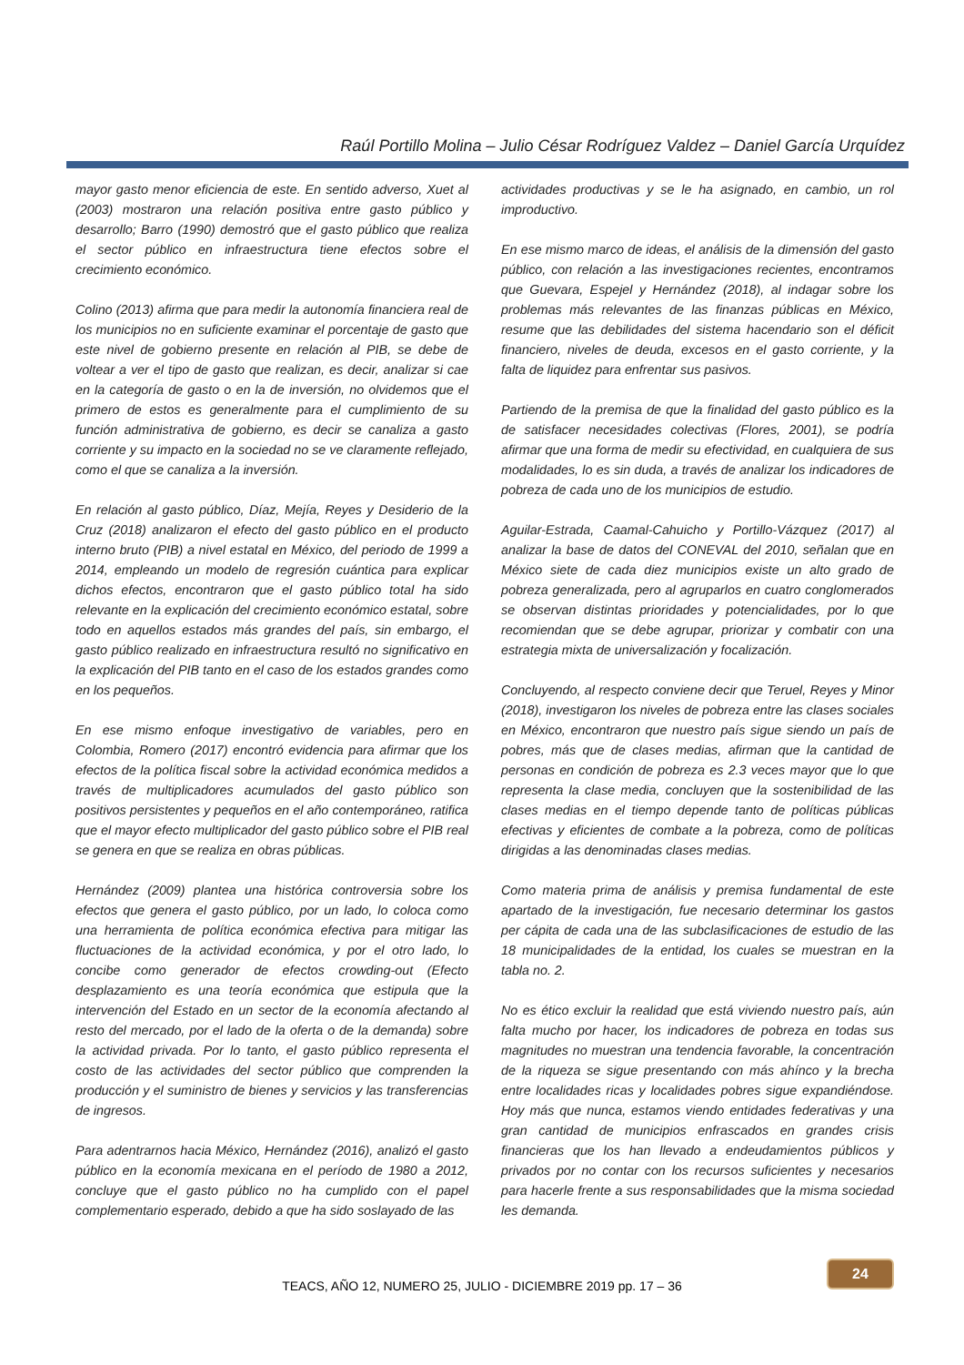Raúl Portillo Molina – Julio César Rodríguez Valdez – Daniel García Urquídez
mayor gasto menor eficiencia de este. En sentido adverso, Xuet al (2003) mostraron una relación positiva entre gasto público y desarrollo; Barro (1990) demostró que el gasto público que realiza el sector público en infraestructura tiene efectos sobre el crecimiento económico.
Colino (2013) afirma que para medir la autonomía financiera real de los municipios no en suficiente examinar el porcentaje de gasto que este nivel de gobierno presente en relación al PIB, se debe de voltear a ver el tipo de gasto que realizan, es decir, analizar si cae en la categoría de gasto o en la de inversión, no olvidemos que el primero de estos es generalmente para el cumplimiento de su función administrativa de gobierno, es decir se canaliza a gasto corriente y su impacto en la sociedad no se ve claramente reflejado, como el que se canaliza a la inversión.
En relación al gasto público, Díaz, Mejía, Reyes y Desiderio de la Cruz (2018) analizaron el efecto del gasto público en el producto interno bruto (PIB) a nivel estatal en México, del periodo de 1999 a 2014, empleando un modelo de regresión cuántica para explicar dichos efectos, encontraron que el gasto público total ha sido relevante en la explicación del crecimiento económico estatal, sobre todo en aquellos estados más grandes del país, sin embargo, el gasto público realizado en infraestructura resultó no significativo en la explicación del PIB tanto en el caso de los estados grandes como en los pequeños.
En ese mismo enfoque investigativo de variables, pero en Colombia, Romero (2017) encontró evidencia para afirmar que los efectos de la política fiscal sobre la actividad económica medidos a través de multiplicadores acumulados del gasto público son positivos persistentes y pequeños en el año contemporáneo, ratifica que el mayor efecto multiplicador del gasto público sobre el PIB real se genera en que se realiza en obras públicas.
Hernández (2009) plantea una histórica controversia sobre los efectos que genera el gasto público, por un lado, lo coloca como una herramienta de política económica efectiva para mitigar las fluctuaciones de la actividad económica, y por el otro lado, lo concibe como generador de efectos crowding-out (Efecto desplazamiento es una teoría económica que estipula que la intervención del Estado en un sector de la economía afectando al resto del mercado, por el lado de la oferta o de la demanda) sobre la actividad privada. Por lo tanto, el gasto público representa el costo de las actividades del sector público que comprenden la producción y el suministro de bienes y servicios y las transferencias de ingresos.
Para adentrarnos hacia México, Hernández (2016), analizó el gasto público en la economía mexicana en el período de 1980 a 2012, concluye que el gasto público no ha cumplido con el papel complementario esperado, debido a que ha sido soslayado de las
actividades productivas y se le ha asignado, en cambio, un rol improductivo.
En ese mismo marco de ideas, el análisis de la dimensión del gasto público, con relación a las investigaciones recientes, encontramos que Guevara, Espejel y Hernández (2018), al indagar sobre los problemas más relevantes de las finanzas públicas en México, resume que las debilidades del sistema hacendario son el déficit financiero, niveles de deuda, excesos en el gasto corriente, y la falta de liquidez para enfrentar sus pasivos.
Partiendo de la premisa de que la finalidad del gasto público es la de satisfacer necesidades colectivas (Flores, 2001), se podría afirmar que una forma de medir su efectividad, en cualquiera de sus modalidades, lo es sin duda, a través de analizar los indicadores de pobreza de cada uno de los municipios de estudio.
Aguilar-Estrada, Caamal-Cahuicho y Portillo-Vázquez (2017) al analizar la base de datos del CONEVAL del 2010, señalan que en México siete de cada diez municipios existe un alto grado de pobreza generalizada, pero al agruparlos en cuatro conglomerados se observan distintas prioridades y potencialidades, por lo que recomiendan que se debe agrupar, priorizar y combatir con una estrategia mixta de universalización y focalización.
Concluyendo, al respecto conviene decir que Teruel, Reyes y Minor (2018), investigaron los niveles de pobreza entre las clases sociales en México, encontraron que nuestro país sigue siendo un país de pobres, más que de clases medias, afirman que la cantidad de personas en condición de pobreza es 2.3 veces mayor que lo que representa la clase media, concluyen que la sostenibilidad de las clases medias en el tiempo depende tanto de políticas públicas efectivas y eficientes de combate a la pobreza, como de políticas dirigidas a las denominadas clases medias.
Como materia prima de análisis y premisa fundamental de este apartado de la investigación, fue necesario determinar los gastos per cápita de cada una de las subclasificaciones de estudio de las 18 municipalidades de la entidad, los cuales se muestran en la tabla no. 2.
No es ético excluir la realidad que está viviendo nuestro país, aún falta mucho por hacer, los indicadores de pobreza en todas sus magnitudes no muestran una tendencia favorable, la concentración de la riqueza se sigue presentando con más ahínco y la brecha entre localidades ricas y localidades pobres sigue expandiéndose. Hoy más que nunca, estamos viendo entidades federativas y una gran cantidad de municipios enfrascados en grandes crisis financieras que los han llevado a endeudamientos públicos y privados por no contar con los recursos suficientes y necesarios para hacerle frente a sus responsabilidades que la misma sociedad les demanda.
24
TEACS, AÑO 12, NUMERO 25, JULIO - DICIEMBRE 2019 pp. 17 – 36